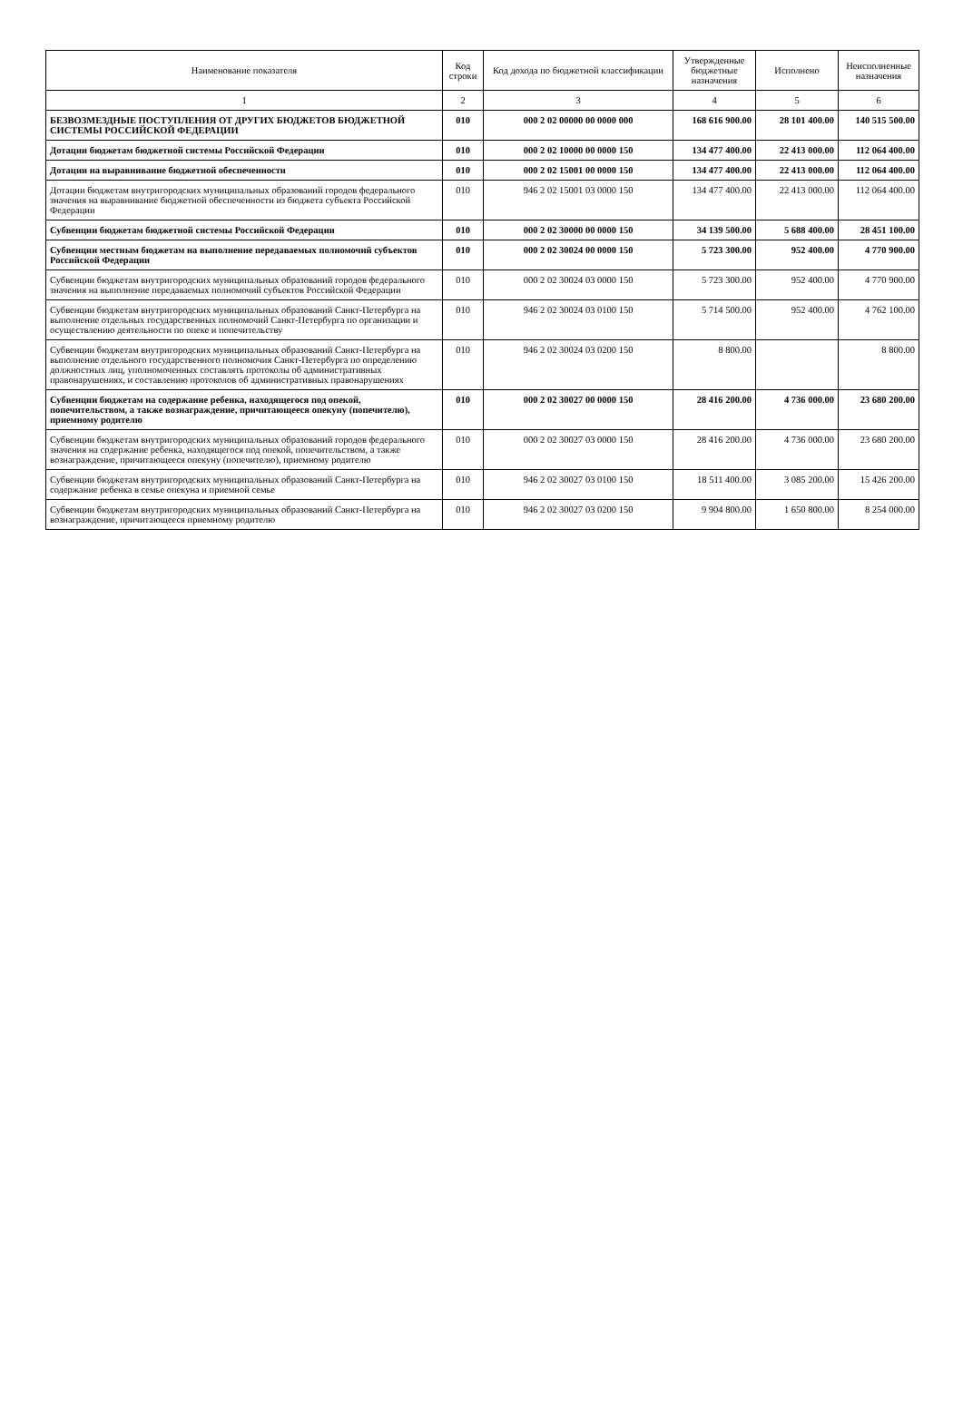| Наименование показателя | Код строки | Код дохода по бюджетной классификации | Утвержденные бюджетные назначения | Исполнено | Неисполненные назначения |
| --- | --- | --- | --- | --- | --- |
| 1 | 2 | 3 | 4 | 5 | 6 |
| БЕЗВОЗМЕЗДНЫЕ ПОСТУПЛЕНИЯ ОТ ДРУГИХ БЮДЖЕТОВ БЮДЖЕТНОЙ СИСТЕМЫ РОССИЙСКОЙ ФЕДЕРАЦИИ | 010 | 000 2 02 00000 00 0000 000 | 168 616 900.00 | 28 101 400.00 | 140 515 500.00 |
| Дотации бюджетам бюджетной системы Российской Федерации | 010 | 000 2 02 10000 00 0000 150 | 134 477 400.00 | 22 413 000.00 | 112 064 400.00 |
| Дотации на выравнивание бюджетной обеспеченности | 010 | 000 2 02 15001 00 0000 150 | 134 477 400.00 | 22 413 000.00 | 112 064 400.00 |
| Дотации бюджетам внутригородских муниципальных образований городов федерального значения на выравнивание бюджетной обеспеченности из бюджета субъекта Российской Федерации | 010 | 946 2 02 15001 03 0000 150 | 134 477 400.00 | 22 413 000.00 | 112 064 400.00 |
| Субвенции бюджетам бюджетной системы Российской Федерации | 010 | 000 2 02 30000 00 0000 150 | 34 139 500.00 | 5 688 400.00 | 28 451 100.00 |
| Субвенции местным бюджетам на выполнение передаваемых полномочий субъектов Российской Федерации | 010 | 000 2 02 30024 00 0000 150 | 5 723 300.00 | 952 400.00 | 4 770 900.00 |
| Субвенции бюджетам внутригородских муниципальных образований городов федерального значения на выполнение передаваемых полномочий субъектов Российской Федерации | 010 | 000 2 02 30024 03 0000 150 | 5 723 300.00 | 952 400.00 | 4 770 900.00 |
| Субвенции бюджетам внутригородских муниципальных образований Санкт-Петербурга на выполнение отдельных государственных полномочий Санкт-Петербурга по организации и осуществлению деятельности по опеке и попечительству | 010 | 946 2 02 30024 03 0100 150 | 5 714 500.00 | 952 400.00 | 4 762 100.00 |
| Субвенции бюджетам внутригородских муниципальных образований Санкт-Петербурга на выполнение отдельного государственного полномочия Санкт-Петербурга по определению должностных лиц, уполномоченных составлять протоколы об административных правонарушениях, и составлению протоколов об административных правонарушениях | 010 | 946 2 02 30024 03 0200 150 | 8 800.00 | | 8 800.00 |
| Субвенции бюджетам на содержание ребенка, находящегося под опекой, попечительством, а также вознаграждение, причитающееся опекуну (попечителю), приемному родителю | 010 | 000 2 02 30027 00 0000 150 | 28 416 200.00 | 4 736 000.00 | 23 680 200.00 |
| Субвенции бюджетам внутригородских муниципальных образований городов федерального значения на содержание ребенка, находящегося под опекой, попечительством, а также вознаграждение, причитающееся опекуну (попечителю), приемному родителю | 010 | 000 2 02 30027 03 0000 150 | 28 416 200.00 | 4 736 000.00 | 23 680 200.00 |
| Субвенции бюджетам внутригородских муниципальных образований Санкт-Петербурга на содержание ребенка в семье опекуна и приемной семье | 010 | 946 2 02 30027 03 0100 150 | 18 511 400.00 | 3 085 200.00 | 15 426 200.00 |
| Субвенции бюджетам внутригородских муниципальных образований Санкт-Петербурга на вознаграждение, причитающееся приемному родителю | 010 | 946 2 02 30027 03 0200 150 | 9 904 800.00 | 1 650 800.00 | 8 254 000.00 |